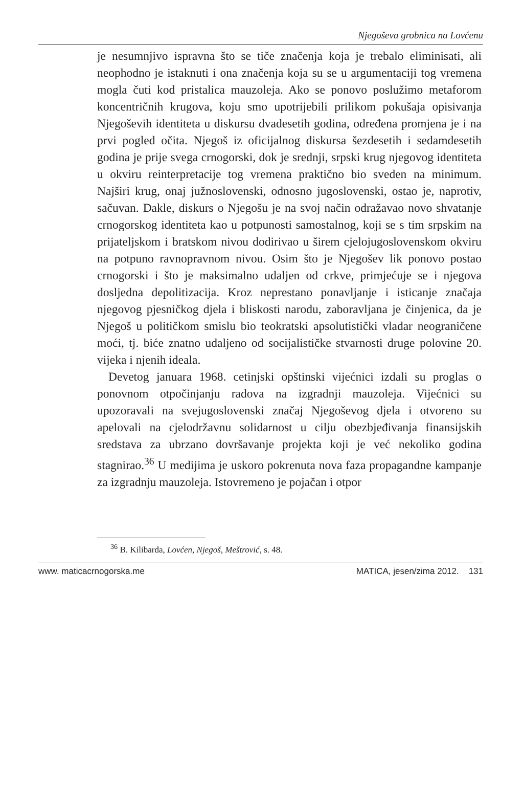Njegoševa grobnica na Lovćenu
je nesumnjivo ispravna što se tiče značenja koja je trebalo eliminisati, ali neophodno je istaknuti i ona značenja koja su se u argumentaciji tog vremena mogla čuti kod pristalica mauzoleja. Ako se ponovo poslužimo metaforom koncentričnih krugova, koju smo upotrijebili prilikom pokušaja opisivanja Njegoševih identiteta u diskursu dvadesetih godina, određena promjena je i na prvi pogled očita. Njegoš iz oficijalnog diskursa šezdesetih i sedamdesetih godina je prije svega crnogorski, dok je srednji, srpski krug njegovog identiteta u okviru reinterpretacije tog vremena praktično bio sveden na minimum. Najširi krug, onaj južnoslovenski, odnosno jugoslovenski, ostao je, naprotiv, sačuvan. Dakle, diskurs o Njegošu je na svoj način odražavao novo shvatanje crnogorskog identiteta kao u potpunosti samostalnog, koji se s tim srpskim na prijateljskom i bratskom nivou dodirivao u širem cjelojugoslovenskom okviru na potpuno ravnopravnom nivou. Osim što je Njegošev lik ponovo postao crnogorski i što je maksimalno udaljen od crkve, primjećuje se i njegova dosljedna depolitizacija. Kroz neprestano ponavljanje i isticanje značaja njegovog pjesničkog djela i bliskosti narodu, zaboravljana je činjenica, da je Njegoš u političkom smislu bio teokratski apsolutistički vladar neograničene moći, tj. biće znatno udaljeno od socijalističke stvarnosti druge polovine 20. vijeka i njenih ideala.
Devetog januara 1968. cetinjski opštinski vijećnici izdali su proglas o ponovnom otpočinjanju radova na izgradnji mauzoleja. Vijećnici su upozoravali na svejugoslovenski značaj Njegoševog djela i otvoreno su apelovali na cjelodržavnu solidarnost u cilju obezbjeđivanja finansijskih sredstava za ubrzano dovršavanje projekta koji je već nekoliko godina stagnirao.<sup>36</sup> U medijima je uskoro pokrenuta nova faza propagandne kampanje za izgradnju mauzoleja. Istovremeno je pojačan i otpor
<sup>36</sup> B. Kilibarda, Lovćen, Njegoš, Meštrović, s. 48.
www. maticacrnogorska.me MATICA, jesen/zima 2012. 131